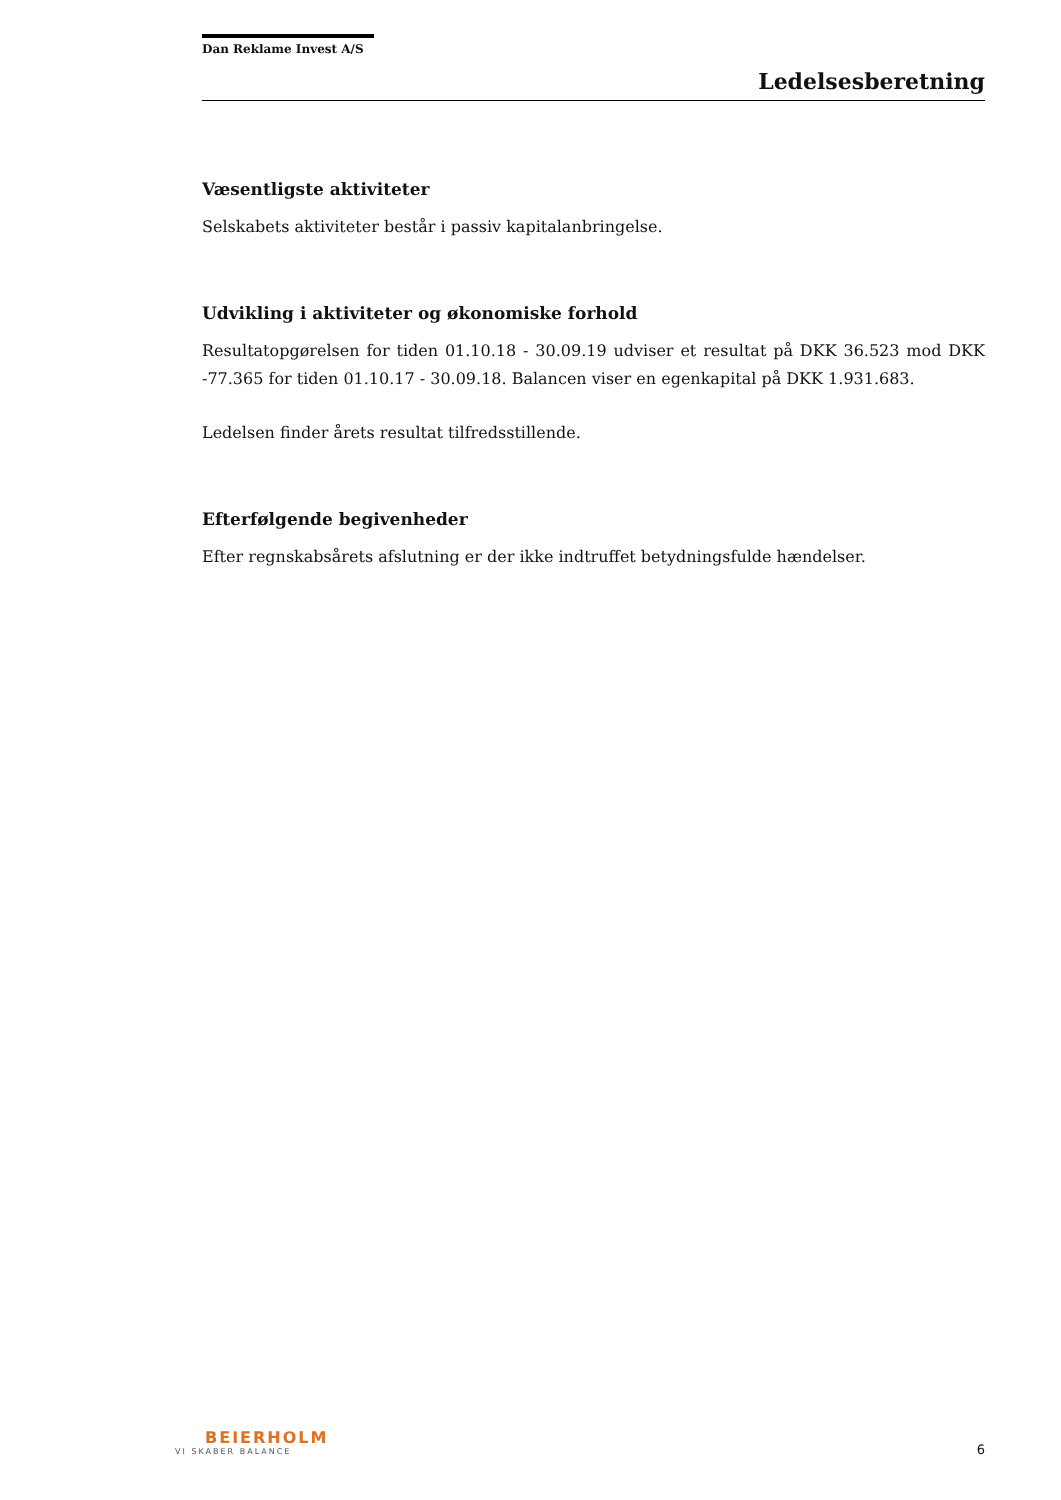Dan Reklame Invest A/S
Ledelsesberetning
Væsentligste aktiviteter
Selskabets aktiviteter består i passiv kapitalanbringelse.
Udvikling i aktiviteter og økonomiske forhold
Resultatopgørelsen for tiden 01.10.18 - 30.09.19 udviser et resultat på DKK 36.523 mod DKK -77.365 for tiden 01.10.17 - 30.09.18. Balancen viser en egenkapital på DKK 1.931.683.
Ledelsen finder årets resultat tilfredsstillende.
Efterfølgende begivenheder
Efter regnskabsårets afslutning er der ikke indtruffet betydningsfulde hændelser.
BEIERHOLM
VI SKABER BALANCE
6